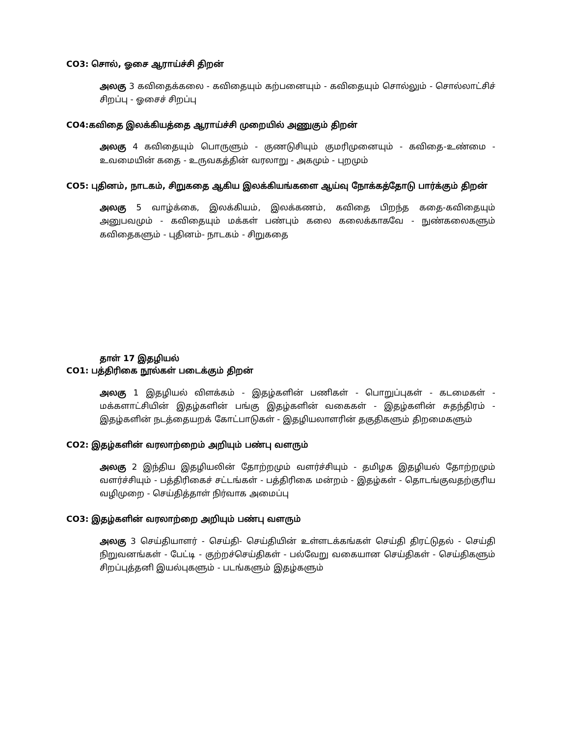CO3: சொல், ஓசை ஆராய்ச்சி திறன்
அலகு 3 கவிதைக்கலை - கவிதையும் கற்பனையும் - கவிதையும் சொல்லும் - சொல்லாட்சிச் சிறப்பு - ஓசைச் சிறப்பு
CO4:கவிதை இலக்கியத்தை ஆராய்ச்சி முறையில் அணுகும் திறன்
அலகு 4 கவிதையும் பொருளும் - குணடுசியும் குமரிமுனையும் - கவிதை-உண்மை - உவமையின் கதை - உருவகத்தின் வரலாறு - அகமும் - புறமும்
CO5: புதினம், நாடகம், சிறுகதை ஆகிய இலக்கியங்களை ஆய்வு நோக்கத்தோடு பார்க்கும் திறன்
அலகு 5 வாழ்க்கை, இலக்கியம், இலக்கணம், கவிதை பிறந்த கதை-கவிதையும் அனுபவமும் - கவிதையும் மக்கள் பண்பும் கலை கலைக்காகவே - நுண்கலைகளும் கவிதைகளும் - புதினம்- நாடகம் - சிறுகதை
தாள் 17 இதழியல்
CO1: பத்திரிகை நூல்கள் படைக்கும் திறன்
அலகு 1 இதழியல் விளக்கம் - இதழ்களின் பணிகள் - பொறுப்புகள் - கடமைகள் - மக்களாட்சியின் இதழ்களின் பங்கு இதழ்களின் வகைகள் - இதழ்களின் சுதந்திரம் - இதழ்களின் நடத்தையறக் கோட்பாடுகள் - இதழியலாளரின் தகுதிகளும் திறமைகளும்
CO2: இதழ்களின் வரலாற்றைம் அறியும் பண்பு வளரும்
அலகு 2 இந்திய இதழியலின் தோற்றமும் வளர்ச்சியும் - தமிழக இதழியல் தோற்றமும் வளர்ச்சியும் - பத்திரிகைச் சட்டங்கள் - பத்திரிகை மன்றம் - இதழ்கள் - தொடங்குவதற்குரிய வழிமுறை - செய்தித்தாள் நிர்வாக அமைப்பு
CO3: இதழ்களின் வரலாற்றை அறியும் பண்பு வளரும்
அலகு 3 செய்தியாளர் - செய்தி- செய்தியின் உள்ளடக்கங்கள் செய்தி திரட்டுதல் - செய்தி நிறுவனங்கள் - பேட்டி - குற்றச்செய்திகள் - பல்வேறு வகையான செய்திகள் - செய்திகளும் சிறப்புத்தனி இயல்புகளும் - படங்களும் இதழ்களும்